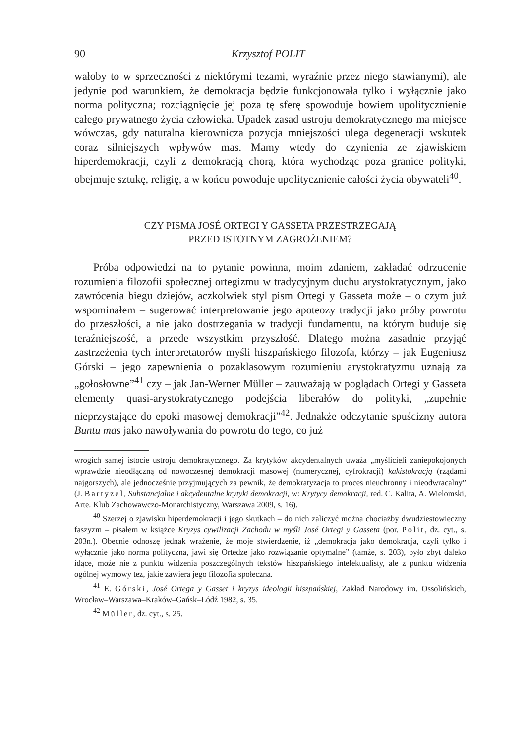90 Krzysztof POLIT
wałoby to w sprzeczności z niektórymi tezami, wyraźnie przez niego stawianymi), ale jedynie pod warunkiem, że demokracja będzie funkcjonowała tylko i wyłącznie jako norma polityczna; rozciągnięcie jej poza tę sferę spowoduje bowiem upolitycznienie całego prywatnego życia człowieka. Upadek zasad ustroju demokratycznego ma miejsce wówczas, gdy naturalna kierownicza pozycja mniejszości ulega degeneracji wskutek coraz silniejszych wpływów mas. Mamy wtedy do czynienia ze zjawiskiem hiperdemokracji, czyli z demokracją chorą, która wychodząc poza granice polityki, obejmuje sztukę, religię, a w końcu powoduje upolitycznienie całości życia obywateli<sup>40</sup>.
CZY PISMA JOSÉ ORTEGI Y GASSETA PRZESTRZEGAJĄ
PRZED ISTOTNYM ZAGROŻENIEM?
Próba odpowiedzi na to pytanie powinna, moim zdaniem, zakładać odrzucenie rozumienia filozofii społecznej ortegizmu w tradycyjnym duchu arystokratycznym, jako zawrócenia biegu dziejów, aczkolwiek styl pism Ortegi y Gasseta może – o czym już wspominałem – sugerować interpretowanie jego apoteozy tradycji jako próby powrotu do przeszłości, a nie jako dostrzegania w tradycji fundamentu, na którym buduje się teraźniejszość, a przede wszystkim przyszłość. Dlatego można zasadnie przyjąć zastrzeżenia tych interpretatorów myśli hiszpańskiego filozofa, którzy – jak Eugeniusz Górski – jego zapewnienia o pozaklasowym rozumieniu arystokratyzmu uznają za „gołosłowne”<sup>41</sup> czy – jak Jan-Werner Müller – zauważają w poglądach Ortegi y Gasseta elementy quasi-arystokratycznego podejścia liberałów do polityki, „zupełnie nieprzystające do epoki masowej demokracji”<sup>42</sup>. Jednakże odczytanie spuścizny autora Buntu mas jako nawoływania do powrotu do tego, co już
wrogich samej istocie ustroju demokratycznego. Za krytyków akcydentalnych uważa „myślicieli zaniepokojonych wprawdzie nieodłączną od nowoczesnej demokracji masowej (numerycznej, cyfrokracji) kakistokracją (rządami najgorszych), ale jednocześnie przyjmujących za pewnik, że demokratyzacja to proces nieuchronny i nieodwracalny” (J. Bartyzel, Substancjalne i akcydentalne krytyki demokracji, w: Krytycy demokracji, red. C. Kalita, A. Wielomski, Arte. Klub Zachowawczo-Monarchistyczny, Warszawa 2009, s. 16).
<sup>40</sup> Szerzej o zjawisku hiperdemokracji i jego skutkach – do nich zaliczyć można chociażby dwudziestowieczny faszyzm – pisałem w książce Kryzys cywilizacji Zachodu w myśli José Ortegi y Gasseta (por. Polit, dz. cyt., s. 203n.). Obecnie odnoszę jednak wrażenie, że moje stwierdzenie, iż „demokracja jako demokracja, czyli tylko i wyłącznie jako norma polityczna, jawi się Ortedze jako rozwiązanie optymalne” (tamże, s. 203), było zbyt daleko idące, może nie z punktu widzenia poszczególnych tekstów hiszpańskiego intelektualisty, ale z punktu widzenia ogólnej wymowy tez, jakie zawiera jego filozofia społeczna.
<sup>41</sup> E. Górski, José Ortega y Gasset i kryzys ideologii hiszpańskiej, Zakład Narodowy im. Ossolińskich, Wrocław–Warszawa–Kraków–Gańsk–Łódź 1982, s. 35.
<sup>42</sup> Müller, dz. cyt., s. 25.